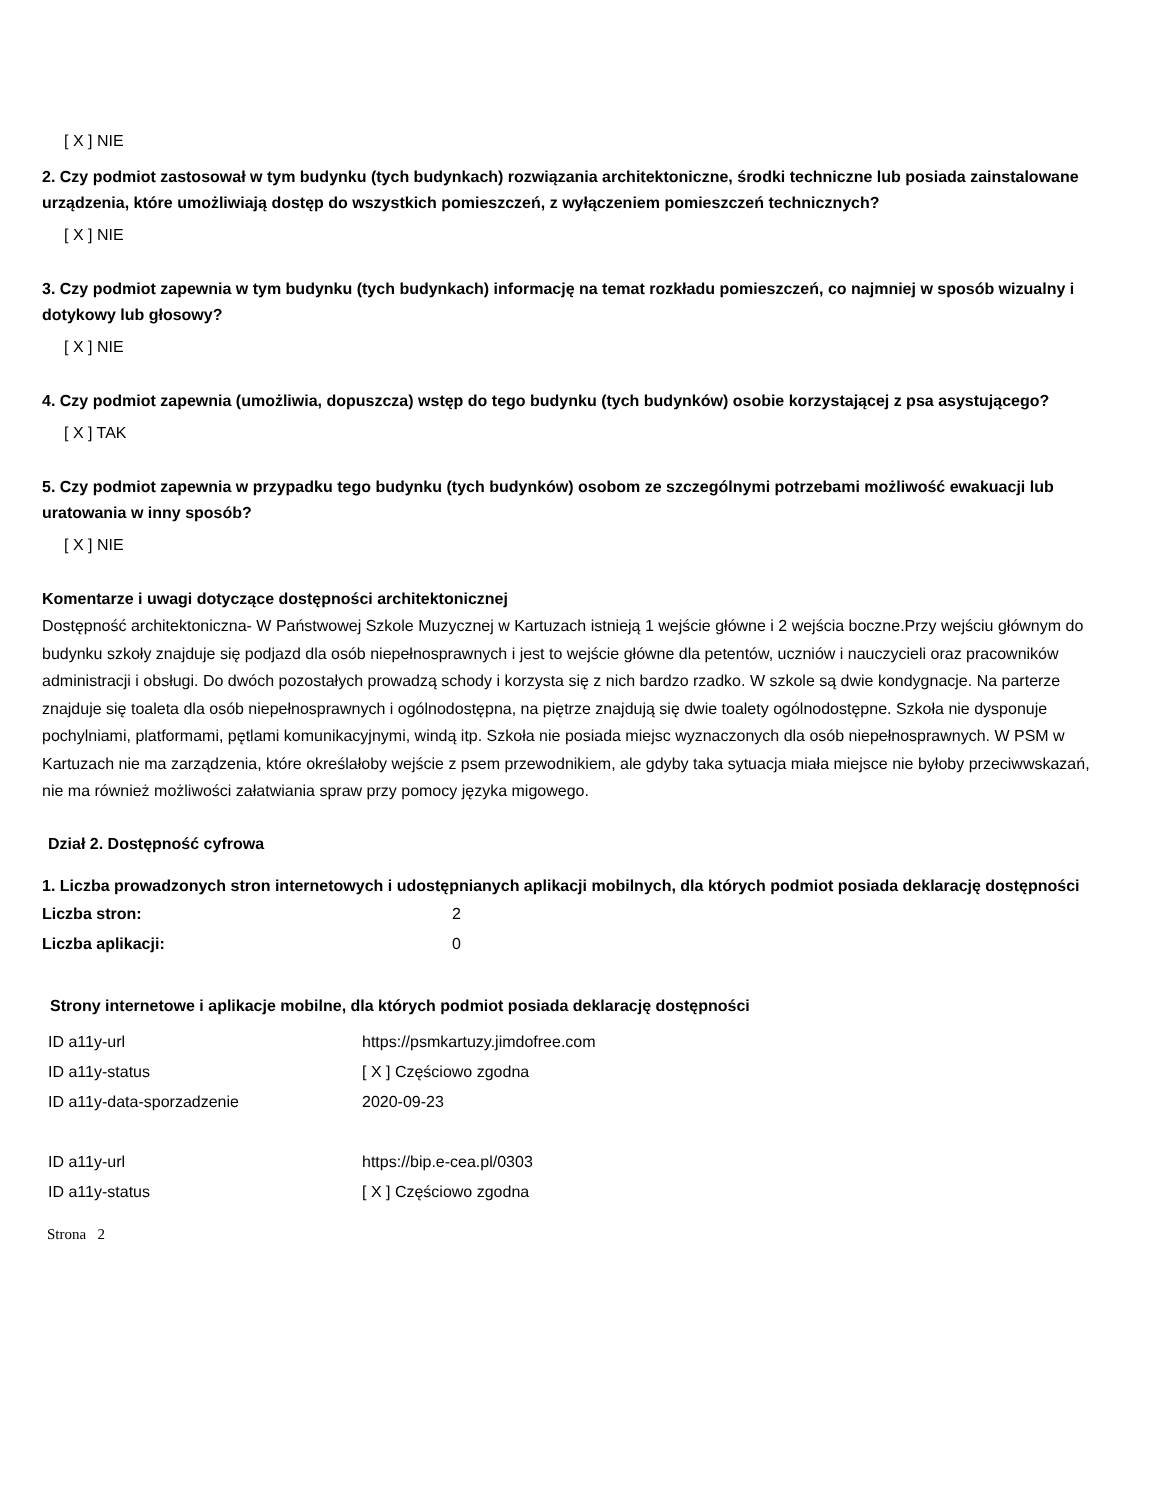[ X ] NIE
2. Czy podmiot zastosował w tym budynku (tych budynkach) rozwiązania architektoniczne, środki techniczne lub posiada zainstalowane urządzenia, które umożliwiają dostęp do wszystkich pomieszczeń, z wyłączeniem pomieszczeń technicznych?
[ X ] NIE
3. Czy podmiot zapewnia w tym budynku (tych budynkach) informację na temat rozkładu pomieszczeń, co najmniej w sposób wizualny i dotykowy lub głosowy?
[ X ] NIE
4. Czy podmiot zapewnia (umożliwia, dopuszcza) wstęp do tego budynku (tych budynków) osobie korzystającej z psa asystującego?
[ X ] TAK
5. Czy podmiot zapewnia w przypadku tego budynku (tych budynków) osobom ze szczególnymi potrzebami możliwość ewakuacji lub uratowania w inny sposób?
[ X ] NIE
Komentarze i uwagi dotyczące dostępności architektonicznej
Dostępność architektoniczna- W Państwowej Szkole Muzycznej w Kartuzach istnieją 1 wejście główne i 2 wejścia boczne.Przy wejściu głównym do budynku szkoły znajduje się podjazd dla osób niepełnosprawnych i jest to wejście główne dla petentów, uczniów i nauczycieli oraz pracowników administracji i obsługi. Do dwóch pozostałych prowadzą schody i korzysta się z nich bardzo rzadko. W szkole są dwie kondygnacje. Na parterze znajduje się toaleta dla osób niepełnosprawnych i ogólnodostępna, na piętrze znajdują się dwie toalety ogólnodostępne. Szkoła nie dysponuje pochylniami, platformami, pętlami komunikacyjnymi, windą itp. Szkoła nie posiada miejsc wyznaczonych dla osób niepełnosprawnych. W PSM w Kartuzach nie ma zarządzenia, które określałoby wejście z psem przewodnikiem, ale gdyby taka sytuacja miała miejsce nie byłoby przeciwwskazań, nie ma również możliwości załatwiania spraw przy pomocy języka migowego.
Dział 2. Dostępność cyfrowa
1. Liczba prowadzonych stron internetowych i udostępnianych aplikacji mobilnych, dla których podmiot posiada deklarację dostępności
| Liczba stron: | 2 |
| Liczba aplikacji: | 0 |
Strony internetowe i aplikacje mobilne, dla których podmiot posiada deklarację dostępności
| ID a11y-url | https://psmkartuzy.jimdofree.com |
| ID a11y-status | [ X ] Częściowo zgodna |
| ID a11y-data-sporzadzenie | 2020-09-23 |
| ID a11y-url | https://bip.e-cea.pl/0303 |
| ID a11y-status | [ X ] Częściowo zgodna |
Strona 2